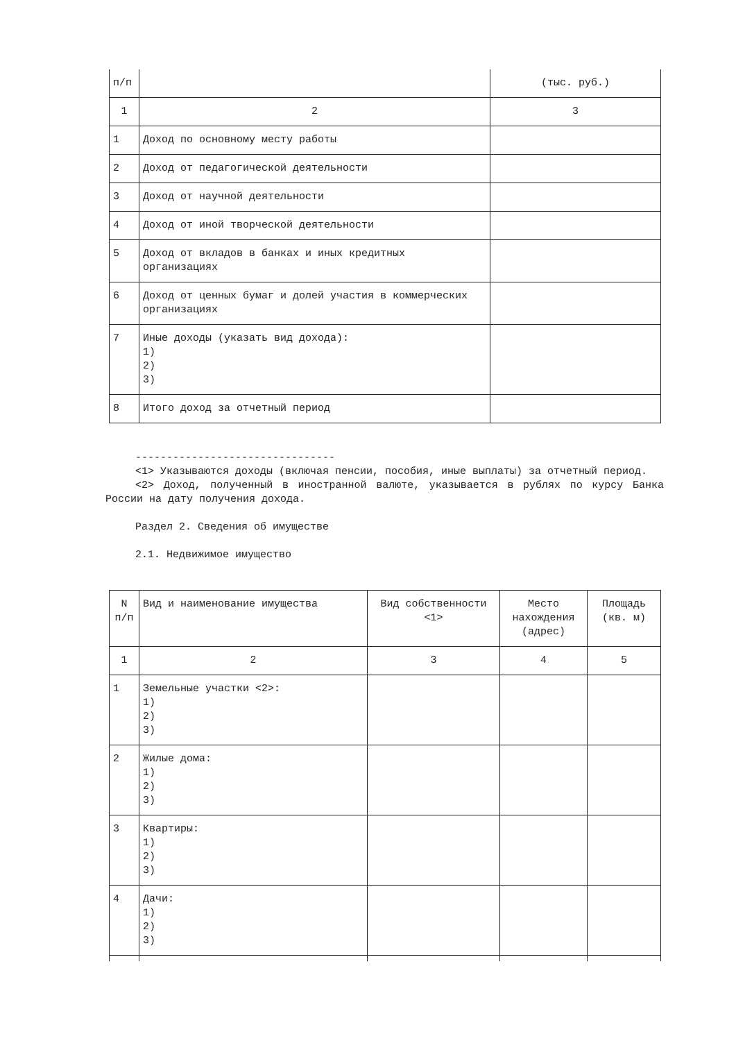| п/п | | (тыс. руб.) |
| 1 | 2 | 3 |
| 1 | Доход по основному месту работы | |
| 2 | Доход от педагогической деятельности | |
| 3 | Доход от научной деятельности | |
| 4 | Доход от иной творческой деятельности | |
| 5 | Доход от вкладов в банках и иных кредитных организациях | |
| 6 | Доход от ценных бумаг и долей участия в коммерческих организациях | |
| 7 | Иные доходы (указать вид дохода): 1) 2) 3) | |
| 8 | Итого доход за отчетный период | |
--------------------------------
<1> Указываются доходы (включая пенсии, пособия, иные выплаты) за отчетный период.
<2> Доход, полученный в иностранной валюте, указывается в рублях по курсу Банка России на дату получения дохода.
Раздел 2. Сведения об имуществе
2.1. Недвижимое имущество
| N п/п | Вид и наименование имущества | Вид собственности <1> | Место нахождения (адрес) | Площадь (кв. м) |
| 1 | 2 | 3 | 4 | 5 |
| 1 | Земельные участки <2>: 1) 2) 3) | | | |
| 2 | Жилые дома: 1) 2) 3) | | | |
| 3 | Квартиры: 1) 2) 3) | | | |
| 4 | Дачи: 1) 2) 3) | | | |